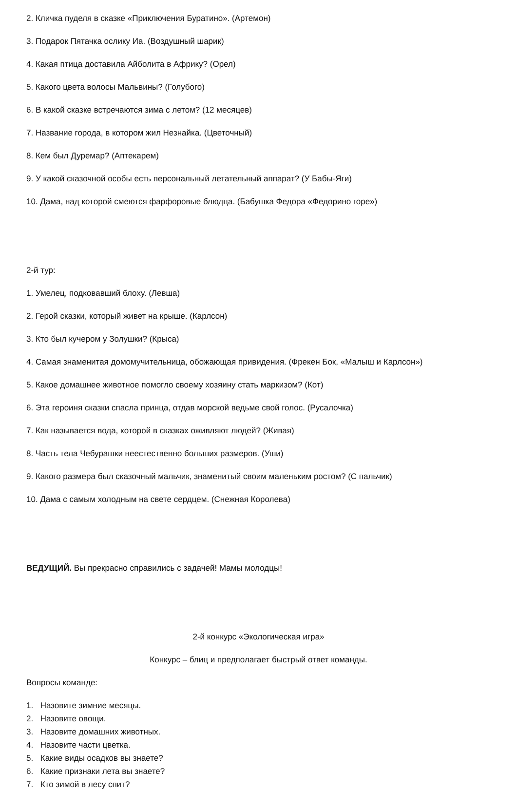2. Кличка пуделя в сказке «Приключения Буратино». (Артемон)
3. Подарок Пятачка ослику Иа. (Воздушный шарик)
4. Какая птица доставила Айболита в Африку? (Орел)
5. Какого цвета волосы Мальвины? (Голубого)
6. В какой сказке встречаются зима с летом? (12 месяцев)
7. Название города, в котором жил Незнайка. (Цветочный)
8. Кем был Дуремар? (Аптекарем)
9. У какой сказочной особы есть персональный летательный аппарат? (У Бабы-Яги)
10. Дама, над которой смеются фарфоровые блюдца. (Бабушка Федора «Федорино горе»)
2-й тур:
1. Умелец, подковавший блоху. (Левша)
2. Герой сказки, который живет на крыше. (Карлсон)
3. Кто был кучером у Золушки? (Крыса)
4. Самая знаменитая домомучительница, обожающая привидения. (Фрекен Бок, «Малыш и Карлсон»)
5. Какое домашнее животное помогло своему хозяину стать маркизом? (Кот)
6. Эта героиня сказки спасла принца, отдав морской ведьме свой голос. (Русалочка)
7. Как называется вода, которой в сказках оживляют людей? (Живая)
8. Часть тела Чебурашки неестественно больших размеров. (Уши)
9. Какого размера был сказочный мальчик, знаменитый своим маленьким ростом? (С пальчик)
10. Дама с самым холодным на свете сердцем. (Снежная Королева)
ВЕДУЩИЙ. Вы прекрасно справились с задачей! Мамы молодцы!
2-й конкурс «Экологическая игра»
Конкурс – блиц и предполагает быстрый ответ команды.
Вопросы команде:
1. Назовите зимние месяцы.
2. Назовите овощи.
3. Назовите домашних животных.
4. Назовите части цветка.
5. Какие виды осадков вы знаете?
6. Какие признаки лета вы знаете?
7. Кто зимой в лесу спит?